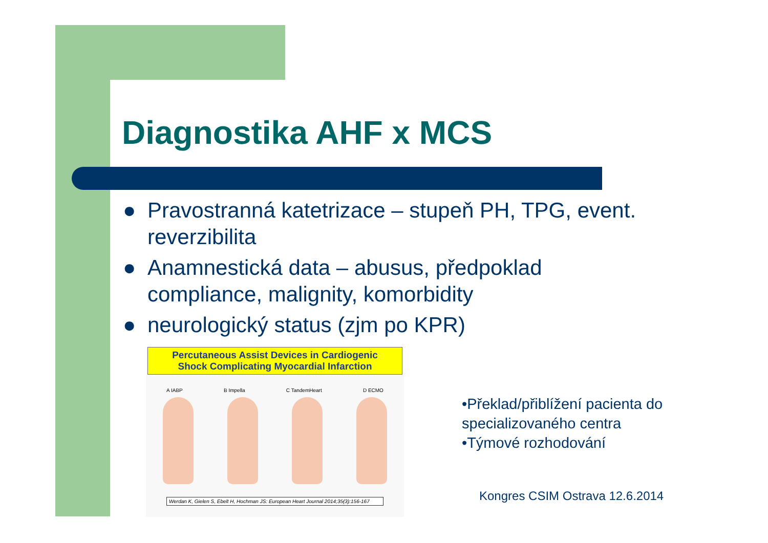Diagnostika AHF x MCS
● Pravostranná katetrizace – stupeň PH, TPG, event. reverzibilita
● Anamnestická data – abusus, předpoklad compliance, malignity, komorbidity
● neurologický status (zjm po KPR)
Percutaneous Assist Devices in Cardiogenic
Shock Complicating Myocardial Infarction
A IABP B Impella C TandemHeart D ECMO
Werdan K, Gielen S, Ebelt H, Hochman JS: European Heart Journal 2014;35(3):156-167
•Překlad/přiblížení pacienta do
specializovaného centra
•Týmové rozhodování
Kongres CSIM Ostrava 12.6.2014